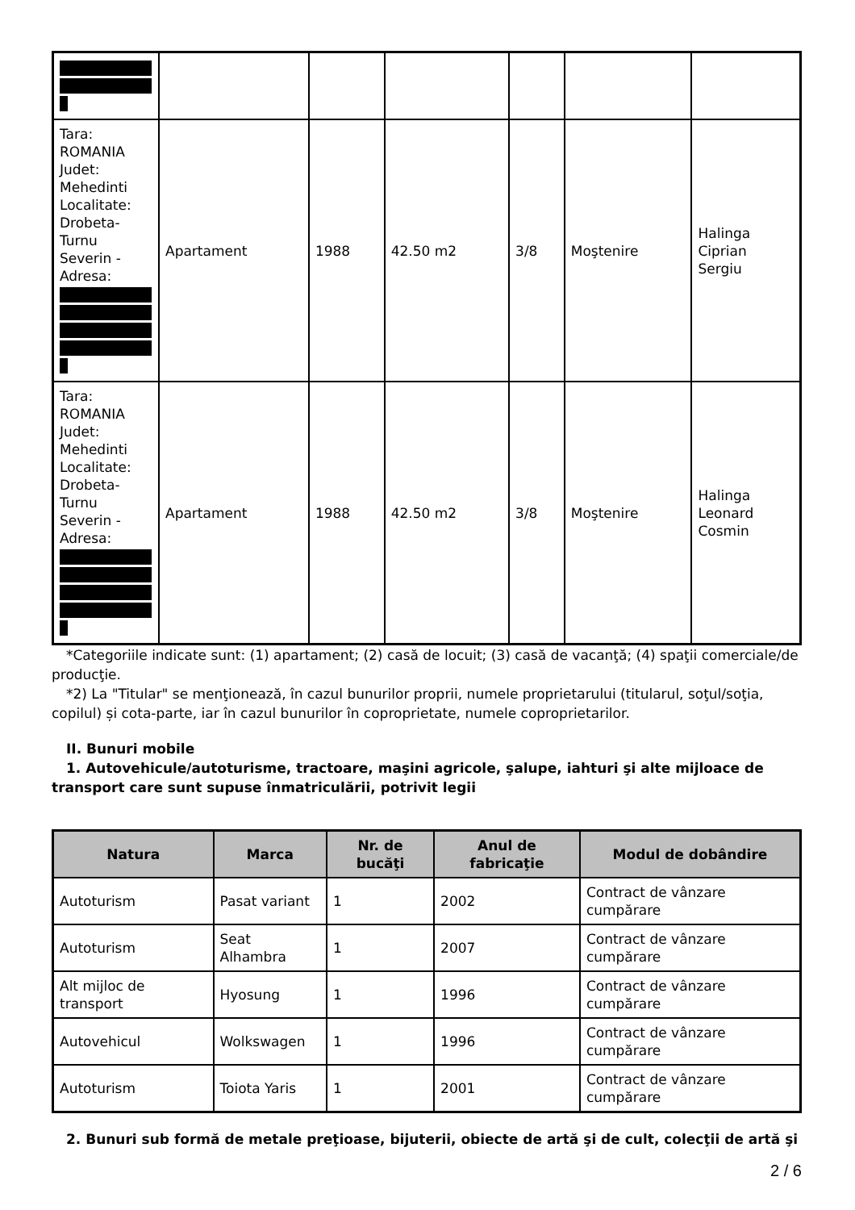| Tara: ROMANIA Judet: Mehedinti Localitate: Drobeta- Turnu Severin - Adresa: | Apartament | 1988 | 42.50 m2 | 3/8 | Moştenire | Halinga Ciprian Sergiu |
| Tara: ROMANIA Judet: Mehedinti Localitate: Drobeta- Turnu Severin - Adresa: | Apartament | 1988 | 42.50 m2 | 3/8 | Moştenire | Halinga Leonard Cosmin |
*Categoriile indicate sunt: (1) apartament; (2) casă de locuit; (3) casă de vacanţă; (4) spaţii comerciale/de producţie.
*2) La "Titular" se menţionează, în cazul bunurilor proprii, numele proprietarului (titularul, soţul/soţia, copilul) și cota-parte, iar în cazul bunurilor în coproprietate, numele coproprietarilor.
II. Bunuri mobile
1. Autovehicule/autoturisme, tractoare, maşini agricole, şalupe, iahturi şi alte mijloace de transport care sunt supuse înmatriculării, potrivit legii
| Natura | Marca | Nr. de bucăţi | Anul de fabricaţie | Modul de dobândire |
| --- | --- | --- | --- | --- |
| Autoturism | Pasat variant | 1 | 2002 | Contract de vânzare cumpărare |
| Autoturism | Seat Alhambra | 1 | 2007 | Contract de vânzare cumpărare |
| Alt mijloc de transport | Hyosung | 1 | 1996 | Contract de vânzare cumpărare |
| Autovehicul | Wolkswagen | 1 | 1996 | Contract de vânzare cumpărare |
| Autoturism | Toiota Yaris | 1 | 2001 | Contract de vânzare cumpărare |
2. Bunuri sub formă de metale preţioase, bijuterii, obiecte de artă şi de cult, colecţii de artă şi
2 / 6